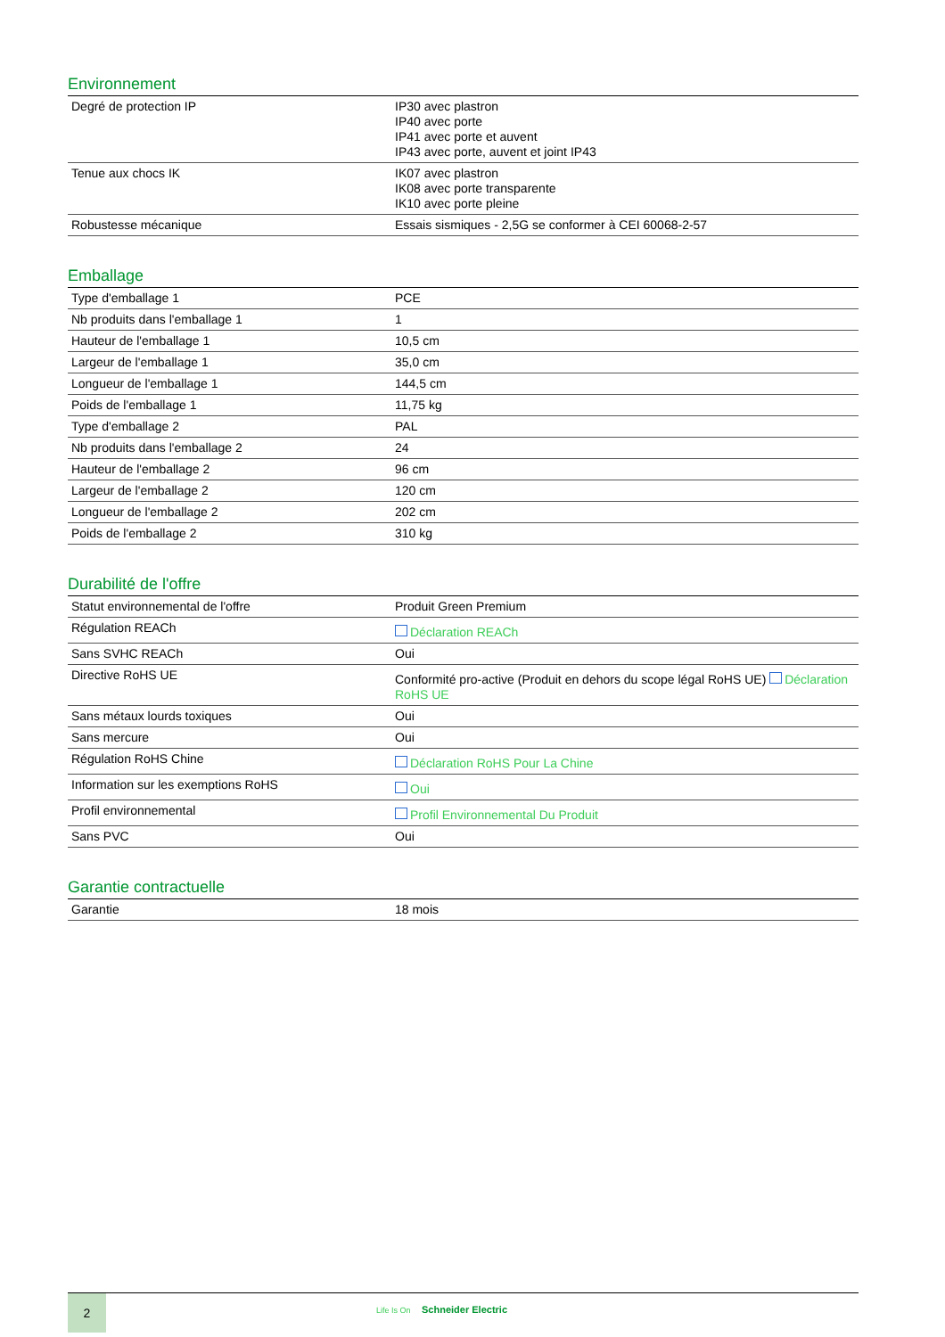Environnement
| Degré de protection IP | IP30 avec plastron IP40 avec porte IP41 avec porte et auvent IP43 avec porte, auvent et joint IP43 |
| Tenue aux chocs IK | IK07 avec plastron IK08 avec porte transparente IK10 avec porte pleine |
| Robustesse mécanique | Essais sismiques - 2,5G se conformer à CEI 60068-2-57 |
Emballage
| Type d'emballage 1 | PCE |
| Nb produits dans l'emballage 1 | 1 |
| Hauteur de l'emballage 1 | 10,5 cm |
| Largeur de l'emballage 1 | 35,0 cm |
| Longueur de l'emballage 1 | 144,5 cm |
| Poids de l'emballage 1 | 11,75 kg |
| Type d'emballage 2 | PAL |
| Nb produits dans l'emballage 2 | 24 |
| Hauteur de l'emballage 2 | 96 cm |
| Largeur de l'emballage 2 | 120 cm |
| Longueur de l'emballage 2 | 202 cm |
| Poids de l'emballage 2 | 310 kg |
Durabilité de l'offre
| Statut environnemental de l'offre | Produit Green Premium |
| Régulation REACh | Déclaration REACh |
| Sans SVHC REACh | Oui |
| Directive RoHS UE | Conformité pro-active (Produit en dehors du scope légal RoHS UE) Déclaration RoHS UE |
| Sans métaux lourds toxiques | Oui |
| Sans mercure | Oui |
| Régulation RoHS Chine | Déclaration RoHS Pour La Chine |
| Information sur les exemptions RoHS | Oui |
| Profil environnemental | Profil Environnemental Du Produit |
| Sans PVC | Oui |
Garantie contractuelle
| Garantie | 18 mois |
2
Life Is On Schneider Electric